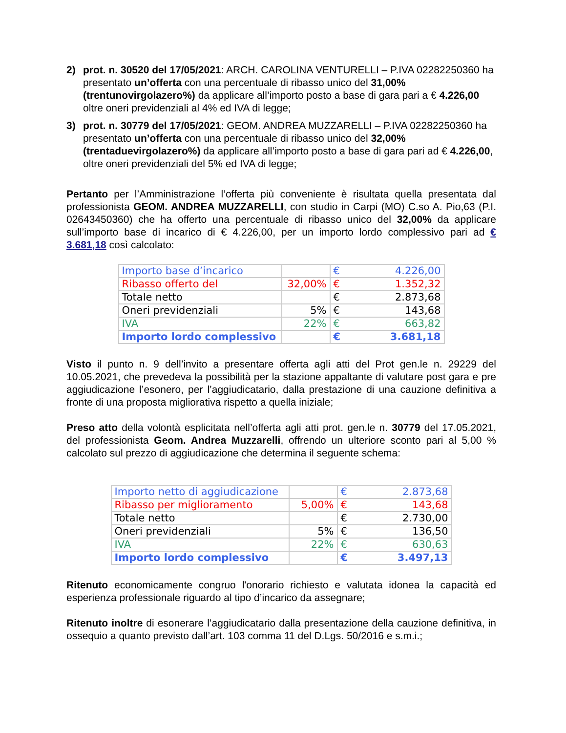2) prot. n. 30520 del 17/05/2021: ARCH. CAROLINA VENTURELLI – P.IVA 02282250360 ha presentato un’offerta con una percentuale di ribasso unico del 31,00% (trentunovirgolazero%) da applicare all’importo posto a base di gara pari a € 4.226,00 oltre oneri previdenziali al 4% ed IVA di legge;
3) prot. n. 30779 del 17/05/2021: GEOM. ANDREA MUZZARELLI – P.IVA 02282250360 ha presentato un’offerta con una percentuale di ribasso unico del 32,00% (trentaduevirgolazero%) da applicare all’importo posto a base di gara pari ad € 4.226,00, oltre oneri previdenziali del 5% ed IVA di legge;
Pertanto per l’Amministrazione l’offerta più conveniente è risultata quella presentata dal professionista GEOM. ANDREA MUZZARELLI, con studio in Carpi (MO) C.so A. Pio,63 (P.I. 02643450360) che ha offerto una percentuale di ribasso unico del 32,00% da applicare sull’importo base di incarico di € 4.226,00, per un importo lordo complessivo pari ad € 3.681,18 così calcolato:
| Importo base d’incarico | | € 4.226,00 |
| Ribasso offerto del | 32,00% | € 1.352,32 |
| Totale netto | | € 2.873,68 |
| Oneri previdenziali | 5% | € 143,68 |
| IVA | 22% | € 663,82 |
| Importo lordo complessivo | | € 3.681,18 |
Visto il punto n. 9 dell’invito a presentare offerta agli atti del Prot gen.le n. 29229 del 10.05.2021, che prevedeva la possibilità per la stazione appaltante di valutare post gara e pre aggiudicazione l’esonero, per l’aggiudicatario, dalla prestazione di una cauzione definitiva a fronte di una proposta migliorativa rispetto a quella iniziale;
Preso atto della volontà esplicitata nell’offerta agli atti prot. gen.le n. 30779 del 17.05.2021, del professionista Geom. Andrea Muzzarelli, offrendo un ulteriore sconto pari al 5,00 % calcolato sul prezzo di aggiudicazione che determina il seguente schema:
| Importo netto di aggiudicazione | | € 2.873,68 |
| Ribasso per miglioramento | 5,00% | € 143,68 |
| Totale netto | | € 2.730,00 |
| Oneri previdenziali | 5% | € 136,50 |
| IVA | 22% | € 630,63 |
| Importo lordo complessivo | | € 3.497,13 |
Ritenuto economicamente congruo l'onorario richiesto e valutata idonea la capacità ed esperienza professionale riguardo al tipo d’incarico da assegnare;
Ritenuto inoltre di esonerare l’aggiudicatario dalla presentazione della cauzione definitiva, in ossequio a quanto previsto dall’art. 103 comma 11 del D.Lgs. 50/2016 e s.m.i.;